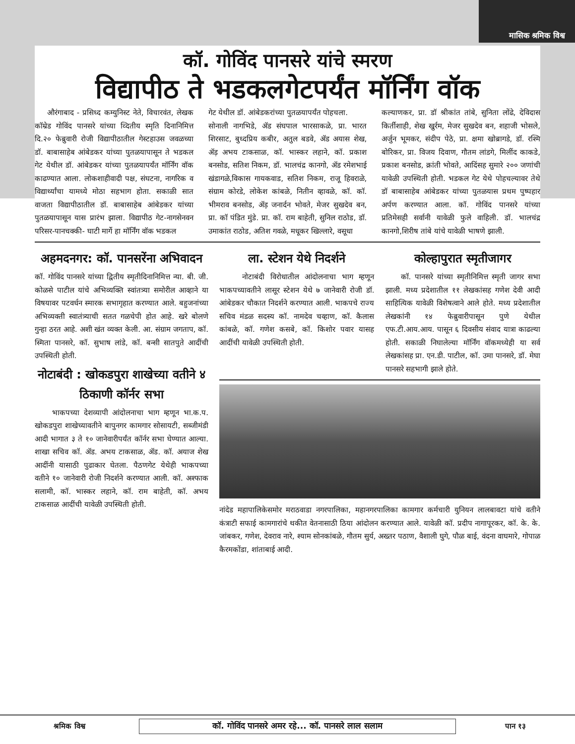मासिक श्रमिक विश्व
कॉ. गोविंद पानसरे यांचे स्मरण
विद्यापीठ ते भडकलगेटपर्यंत मॉर्निंग वॉक
औरंगाबाद - प्रसिध्द कम्युनिस्ट नेते, विचारवंत, लेखक कॉम्रेड गोविंद पानसरे यांच्या व्दितीय स्मृति दिनानिमित्त दि.२० फेब्रुवारी रोजी विद्यापीठातील गेस्टहाउस जवळच्या डॉ. बाबासाहेब आंबेडकर यांच्या पुतळयापासून ते भडकल गेट येथील डॉ. आंबेडकर यांच्या पुतळयापर्यंत मॉर्निंग वॉक काढण्यात आला. लोकशाहीवादी पक्ष, संघटना, नागरिक व विद्यार्थ्यांचा यामध्ये मोठा सहभाग होता. सकाळी सात वाजता विद्यापीठातील डॉ. बाबासाहेब आंबेडकर यांच्या पुतळयापासून यास प्रारंभ झाला. विद्यापीठ गेट-नागसेनवन परिसर-पानचक्की- घाटी मार्गे हा मॉर्निंग वॉक भडकल
गेट येथील डॉ. आंबेडकरांच्या पुतळयापर्यंत पोहचला.
सोनाली नागभिडे, ॲड संघपाल भारसाकळे, प्रा. भारत शिरसाट, बुध्दप्रिय कबीर, अतुल बडवे, ॲड अयास शेख, ॲड़ अभय टाकसाळ, कॉ. भास्कर लहाने, कॉ. प्रकाश बनसोड, सतिश निकम, डॉ. भालचंद्र कानगो, ॲड रमेशभाई खंडागळे,विकास गायकवाड, सतिश निकम, राजू हिवराळे, संग्राम कोरडे, लोकेश कांबळे, नितीन व्हावळे, कॉ. कॉ. भीमराव बनसोड, ॲड़ जनार्दन भोवते, मेजर सुखदेव बन, प्रा. कॉ पंडित मुंडे. प्रा. कॉ. राम बाहेती, सुनिल राठोड, डॉ. उमाकांत राठोड, अतिश गवळे, मधूकर खिल्लारे, वसूधा
कल्याणकर, प्रा. डॉ श्रीकांत तांबे, सुनिता लोंढे, देविदास किर्तीशाही, शेख खुर्रम, मेजर सुखदेव बन, शहाजी भोसले, अर्जुन भूमकर, संदीप पेठे, प्रा. क्षमा खोब्रागडे, डॉ. रश्मि बोरिकर, प्रा. विजय दिवाण, गौतम लांडगे, मिलींद काकडे, प्रकाश बनसोड, क्रांती भोवते, आदिंसह सुमारे २०० जणांची यावेळी उपस्थिती होती. भडकल गेट येथे पोहचल्यावर तेथे डॉ बाबासाहेब आंबेडकर यांच्या पुतळयास प्रथम पुष्पहार अर्पण करण्यात आला. कॉ. गोविंद पानसरे यांच्या प्रतिमेसही सर्वानी यावेळी फुले वाहिली. डॉ. भालचंद्र कानगो,शिरीष तांबे यांचे यावेळी भाषणे झाली.
अहमदनगर: कॉ. पानसरेंना अभिवादन
कॉ. गोविंद पानसरे यांच्या द्वितीय स्मृतीदिनानिमित्त न्या. बी. जी. कोळसे पाटील यांचे अभिव्यक्ति स्वांतत्र्या समोरील आव्हाने या विषयावर पटवर्धन स्मारक सभागृहात करण्यात आले. बहुजनांच्या अभिव्यक्ती स्वातंत्र्याची सतत गळचेपी होत आहे. खरे बोलणे गुन्हा ठरत आहे. अशी खंत व्यक्त केली. आ. संग्राम जगताप, कॉ. स्मिता पानसरे, कॉ. सुभाष लांडे, कॉ. बन्सी सातपुते आदींची उपस्थिती होती.
नोटाबंदी : खोकडपुरा शाखेच्या वतीने ४ ठिकाणी कॉर्नर सभा
भाकपच्या देशव्यापी आंदोलनाचा भाग म्हणून भा.क.प. खोकडपुरा शाखेच्यावतीने बापुनगर कामगार सोसायटी, सब्जीमंडी आदी भागात ३ ते १० जानेवारीपर्यंत कॉर्नर सभा घेण्यात आल्या. शाखा सचिव कॉ. ॲड. अभय टाकसाळ, ॲड. कॉ. अयाज शेख आदींनी यासाठी पुढाकार घेतला. पैठणगेट येथेही भाकपच्या वतीने १० जानेवारी रोजी निदर्शने करण्यात आली. कॉ. अश्फाक सलामी, कॉ. भास्कर लहाने, कॉ. राम बाहेती, कॉ. अभय टाकसाळ आदींची यावेळी उपस्थिती होती.
ला. स्टेशन येथे निदर्शने
नोटाबंदी विरोधातील आंदोलनाचा भाग म्हणून भाकपच्यावतीने लासूर स्टेशन येथे ७ जानेवारी रोजी डॉ. आंबेडकर चौकात निदर्शने करण्यात आली. भाकपचे राज्य सचिव मंडळ सदस्य कॉ. नामदेव चव्हाण, कॉ. कैलास कांबळे, कॉ. गणेश कसबे, कॉ. किशोर पवार यासह आदींची यावेळी उपस्थिती होती.
कोल्हापुरात स्मृतीजागर
कॉ. पानसरे यांच्या स्मृतीनिमित्त स्मृती जागर सभा झाली. मध्य प्रदेशातील ११ लेखकांसह गणेश देवी आदी साहित्यिक यावेळी विशेषत्वाने आले होते. मध्य प्रदेशातील लेखकांनी १४ फेब्रुवारीपासून पुणे येथील एफ.टी.आय.आय. पासून ६ दिवसीय संवाद यात्रा काढल्या होती. सकाळी निघालेल्या मॉर्निंग वॉकमध्येही या सर्व लेखकांसह प्रा. एन.डी. पाटील, कॉ. उमा पानसरे, डॉ. मेघा पानसरे सहभागी झाले होते.
नांदेड महापालिकेसमोर मराठवाडा नगरपालिका, महानगरपालिका कामगार कर्मचारी युनियन लालबावटा यांचे वतीने कंत्राटी सफाई कामगारांचे थकीत वेतनासाठी ठिया आंदोलन करण्यात आले. यावेळी कॉ. प्रदीप नागापूरकर, कॉ. के. के. जांबकर, गणेश, देवराव नारे, श्याम सोनकांबळे, गौतम सुर्य, अख्तर पठाण, वैशाली घुगे, पौळ बाई, वंदना वाघमारे, गोपाळ कैरमकोंडा, शांताबाई आदी.
श्रमिक विश्व कॉ. गोविंद पानसरे अमर रहे... कॉ. पानसरे लाल सलाम पान १३